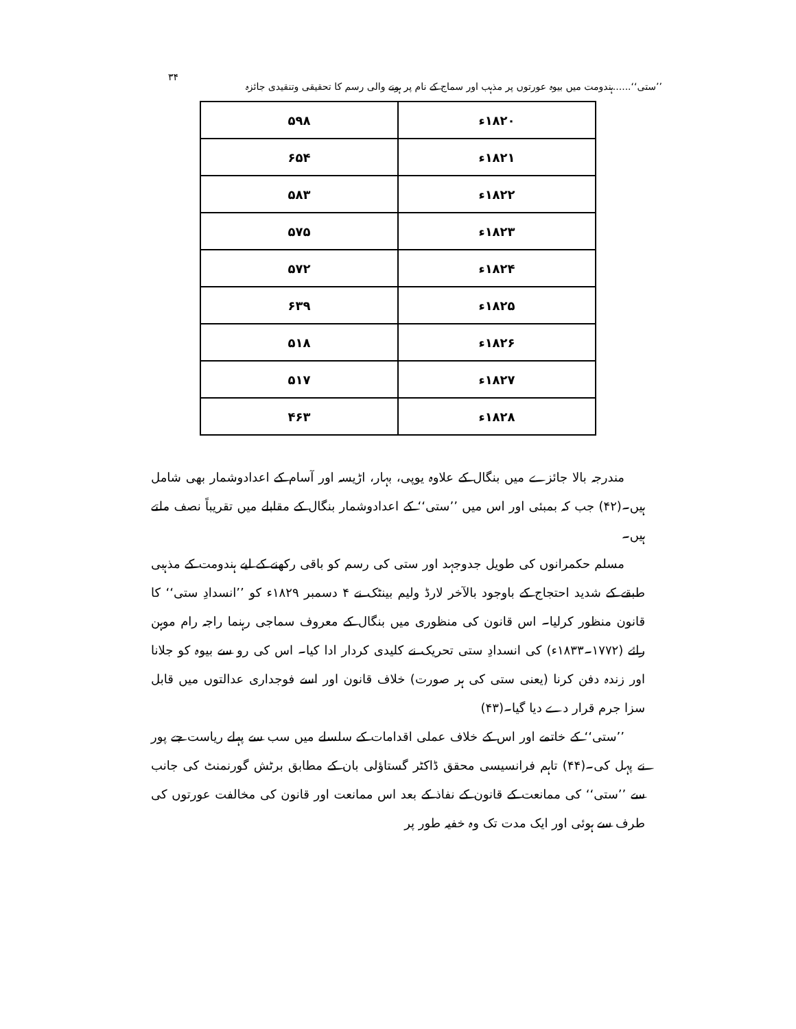’’ستی‘‘......ہندومت میں بیوہ عورتوں پر مذہب اور سماج کے نام پر ہونے والی رسم کا تحقیقی وتنقیدی جائزہ ۳۴
| ۱۸۲۰ء | ۵۹۸ |
| ۱۸۲۱ء | ۶۵۴ |
| ۱۸۲۲ء | ۵۸۳ |
| ۱۸۲۳ء | ۵۷۵ |
| ۱۸۲۴ء | ۵۷۲ |
| ۱۸۲۵ء | ۶۳۹ |
| ۱۸۲۶ء | ۵۱۸ |
| ۱۸۲۷ء | ۵۱۷ |
| ۱۸۲۸ء | ۴۶۳ |
مندرجہ بالا جائزے میں بنگال کے علاوہ یوپی، بہار، اڑیسہ اور آسام کے اعدادوشمار بھی شامل ہیں۔(۴۲) جب کہ بمبئی اور اس میں ’’ستی‘‘ کے اعدادوشمار بنگال کے مقابلے میں تقریباً نصف ملتے ہیں۔
مسلم حکمرانوں کی طویل جدوجہد اور ستی کی رسم کو باقی رکھنے کے لیے ہندومت کے مذہبی طبقے کے شدید احتجاج کے باوجود بالآخر لارڈ ولیم بینٹک نے ۴ دسمبر ۱۸۲۹ء کو ’’انسدادِ ستی‘‘ کا قانون منظور کرلیا۔ اس قانون کی منظوری میں بنگال کے معروف سماجی رہنما راجہ رام موہن رائے (۱۷۷۲۔۱۸۳۳ء) کی انسدادِ ستی تحریک نے کلیدی کردار ادا کیا۔ اس کی رو سے بیوہ کو جلانا اور زندہ دفن کرنا (یعنی ستی کی ہر صورت) خلاف قانون اور اسے فوجداری عدالتوں میں قابل سزا جرم قرار دے دیا گیا۔(۴۳)
’’ستی‘‘ کے خاتمے اور اس کے خلاف عملی اقدامات کے سلسلے میں سب سے پہلے ریاست جے پور نے پہل کی۔(۴۴) تاہم فرانسیسی محقق ڈاکٹر گستاؤلی بان کے مطابق برٹش گورنمنٹ کی جانب سے ’’ستی‘‘ کی ممانعت کے قانون کے نفاذ کے بعد اس ممانعت اور قانون کی مخالفت عورتوں کی طرف سے ہوئی اور ایک مدت تک وہ خفیہ طور پر